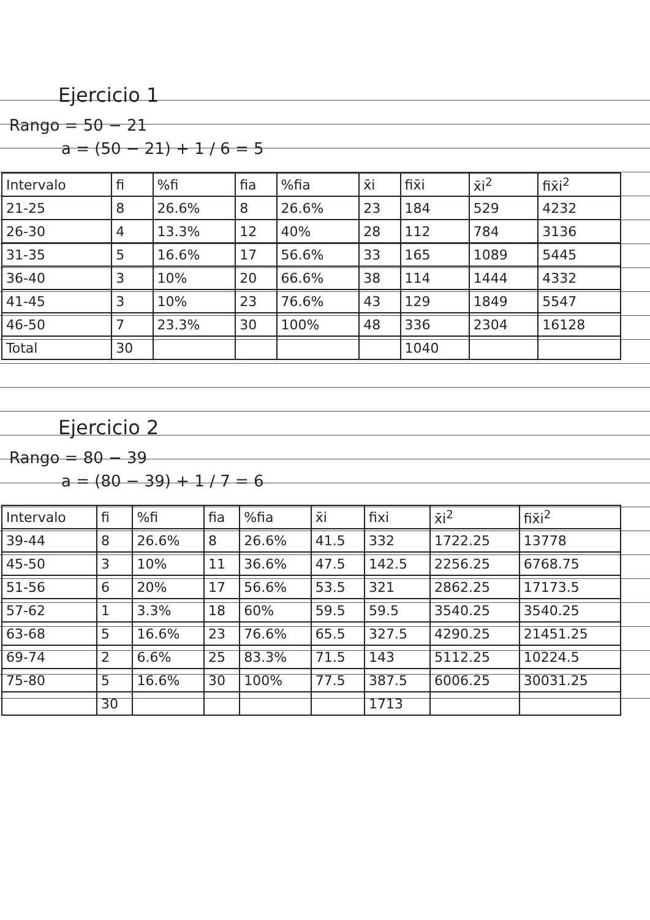Ejercicio 1
Rango = 50 − 21
a = (50 − 21) + 1 / 6 = 5
| Intervalo | fi | %fi | fia | %fia | x̄i | fix̄i | x̄i<sup>2</sup> | fix̄i<sup>2</sup> |
| --- | --- | --- | --- | --- | --- | --- | --- | --- |
| 21-25 | 8 | 26.6% | 8 | 26.6% | 23 | 184 | 529 | 4232 |
| 26-30 | 4 | 13.3% | 12 | 40% | 28 | 112 | 784 | 3136 |
| 31-35 | 5 | 16.6% | 17 | 56.6% | 33 | 165 | 1089 | 5445 |
| 36-40 | 3 | 10% | 20 | 66.6% | 38 | 114 | 1444 | 4332 |
| 41-45 | 3 | 10% | 23 | 76.6% | 43 | 129 | 1849 | 5547 |
| 46-50 | 7 | 23.3% | 30 | 100% | 48 | 336 | 2304 | 16128 |
| Total | 30 | | | | | 1040 | | |
Ejercicio 2
Rango = 80 − 39
a = (80 − 39) + 1 / 7 = 6
| Intervalo | fi | %fi | fia | %fia | x̄i | fixi | x̄i<sup>2</sup> | fix̄i<sup>2</sup> |
| --- | --- | --- | --- | --- | --- | --- | --- | --- |
| 39-44 | 8 | 26.6% | 8 | 26.6% | 41.5 | 332 | 1722.25 | 13778 |
| 45-50 | 3 | 10% | 11 | 36.6% | 47.5 | 142.5 | 2256.25 | 6768.75 |
| 51-56 | 6 | 20% | 17 | 56.6% | 53.5 | 321 | 2862.25 | 17173.5 |
| 57-62 | 1 | 3.3% | 18 | 60% | 59.5 | 59.5 | 3540.25 | 3540.25 |
| 63-68 | 5 | 16.6% | 23 | 76.6% | 65.5 | 327.5 | 4290.25 | 21451.25 |
| 69-74 | 2 | 6.6% | 25 | 83.3% | 71.5 | 143 | 5112.25 | 10224.5 |
| 75-80 | 5 | 16.6% | 30 | 100% | 77.5 | 387.5 | 6006.25 | 30031.25 |
| | 30 | | | | | 1713 | | |